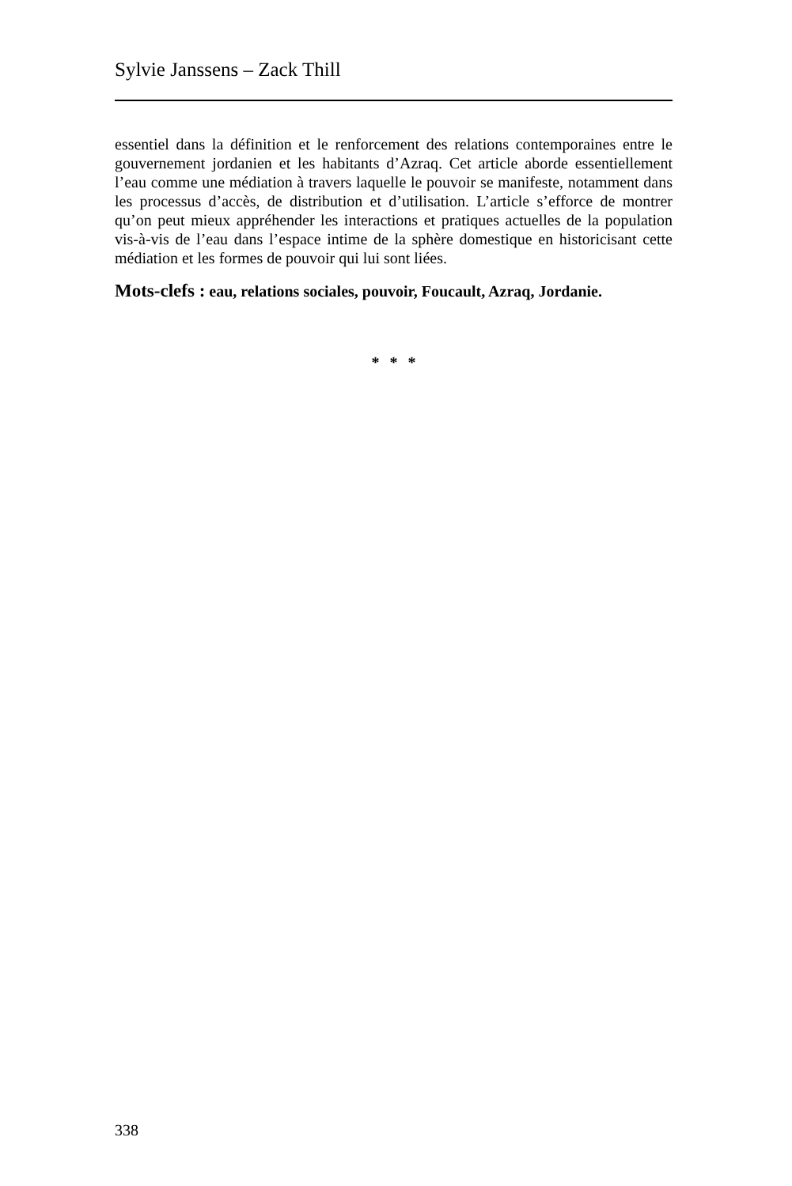Sylvie Janssens – Zack Thill
essentiel dans la définition et le renforcement des relations contemporaines entre le gouvernement jordanien et les habitants d’Azraq. Cet article aborde essentiellement l’eau comme une médiation à travers laquelle le pouvoir se manifeste, notamment dans les processus d’accès, de distribution et d’utilisation. L’article s’efforce de montrer qu’on peut mieux appréhender les interactions et pratiques actuelles de la population vis-à-vis de l’eau dans l’espace intime de la sphère domestique en historicisant cette médiation et les formes de pouvoir qui lui sont liées.
Mots-clefs : eau, relations sociales, pouvoir, Foucault, Azraq, Jordanie.
* * *
338